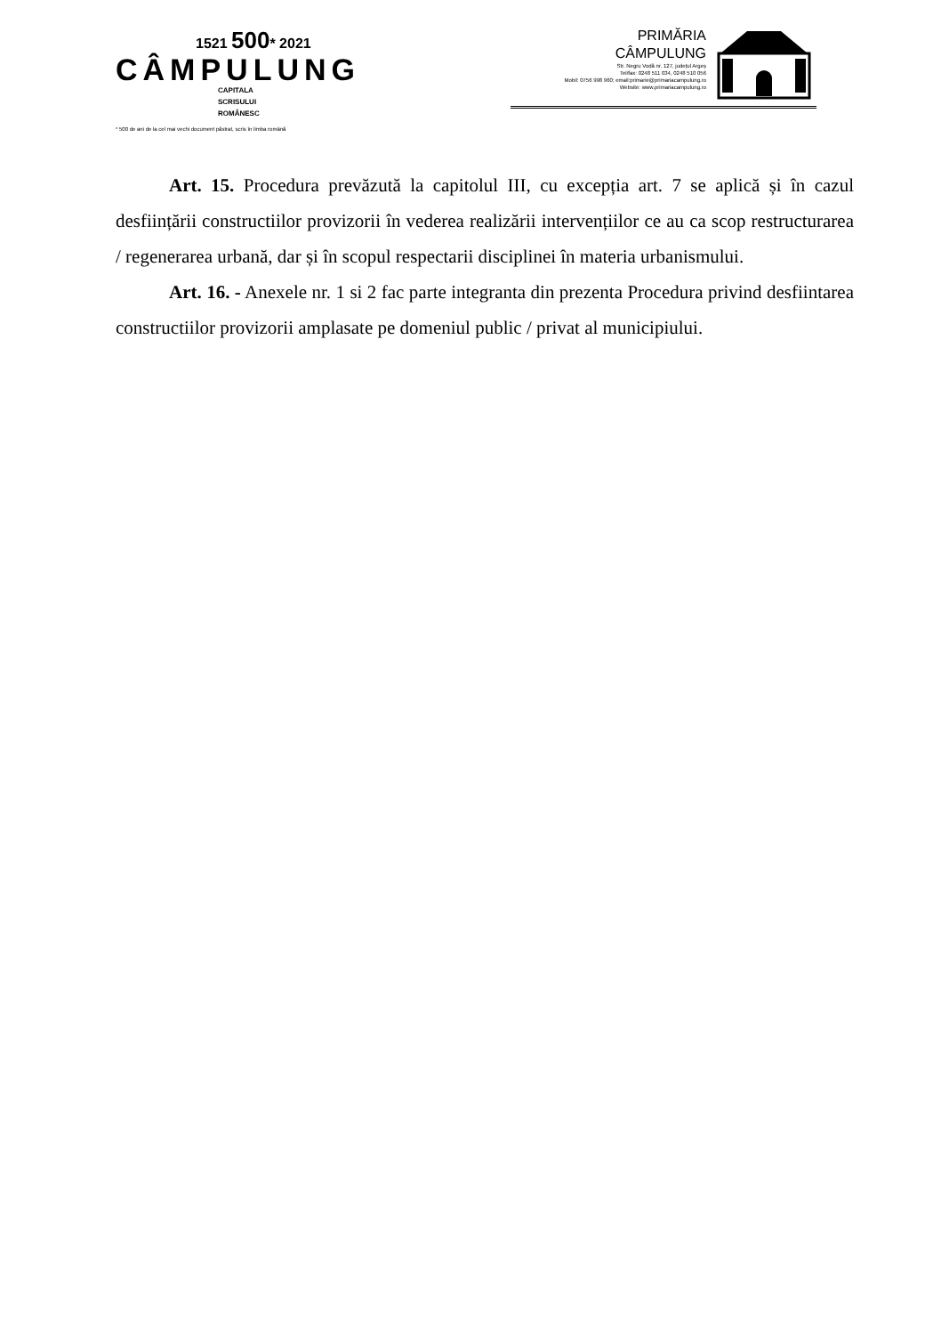1521 500* 2021
CÂMPULUNG
CAPITALA
SCRISULUI
ROMÂNESC
* 500 de ani de la cel mai vechi document păstrat, scris în limba română
PRIMĂRIA
CÂMPULUNG
Str. Negru Vodă nr. 127, județul Argeș
Tel/fax: 0248 511 034, 0248 510 056
Mobil: 0756 998 960; email:primarie@primariacampulung.ro
Website: www.primariacampulung.ro
Art. 15. Procedura prevăzută la capitolul III, cu excepția art. 7 se aplică și în cazul desființării constructiilor provizorii în vederea realizării intervențiilor ce au ca scop restructurarea / regenerarea urbană, dar și în scopul respectarii disciplinei în materia urbanismului.
Art. 16. - Anexele nr. 1 si 2 fac parte integranta din prezenta Procedura privind desfiintarea constructiilor provizorii amplasate pe domeniul public / privat al municipiului.